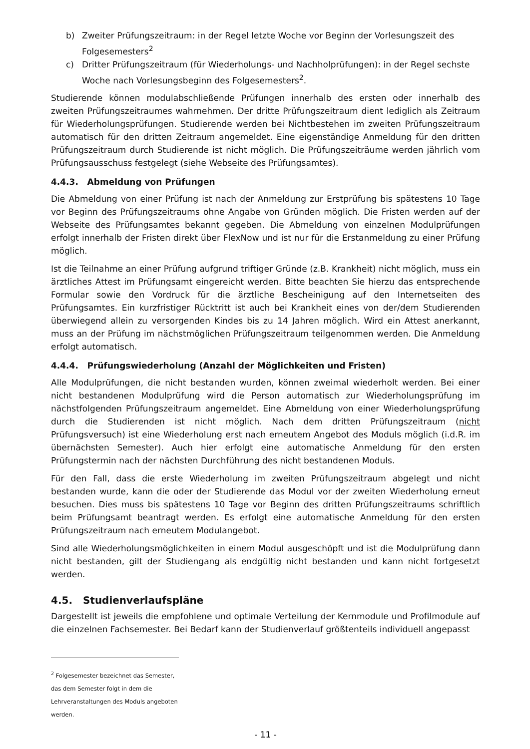b) Zweiter Prüfungszeitraum: in der Regel letzte Woche vor Beginn der Vorlesungszeit des Folgesemesters<sup>2</sup>
c) Dritter Prüfungszeitraum (für Wiederholungs- und Nachholprüfungen): in der Regel sechste Woche nach Vorlesungsbeginn des Folgesemesters<sup>2</sup>.
Studierende können modulabschließende Prüfungen innerhalb des ersten oder innerhalb des zweiten Prüfungszeitraumes wahrnehmen. Der dritte Prüfungszeitraum dient lediglich als Zeitraum für Wiederholungsprüfungen. Studierende werden bei Nichtbestehen im zweiten Prüfungszeitraum automatisch für den dritten Zeitraum angemeldet. Eine eigenständige Anmeldung für den dritten Prüfungszeitraum durch Studierende ist nicht möglich. Die Prüfungszeiträume werden jährlich vom Prüfungsausschuss festgelegt (siehe Webseite des Prüfungsamtes).
4.4.3. Abmeldung von Prüfungen
Die Abmeldung von einer Prüfung ist nach der Anmeldung zur Erstprüfung bis spätestens 10 Tage vor Beginn des Prüfungszeitraums ohne Angabe von Gründen möglich. Die Fristen werden auf der Webseite des Prüfungsamtes bekannt gegeben. Die Abmeldung von einzelnen Modulprüfungen erfolgt innerhalb der Fristen direkt über FlexNow und ist nur für die Erstanmeldung zu einer Prüfung möglich.
Ist die Teilnahme an einer Prüfung aufgrund triftiger Gründe (z.B. Krankheit) nicht möglich, muss ein ärztliches Attest im Prüfungsamt eingereicht werden. Bitte beachten Sie hierzu das entsprechende Formular sowie den Vordruck für die ärztliche Bescheinigung auf den Internetseiten des Prüfungsamtes. Ein kurzfristiger Rücktritt ist auch bei Krankheit eines von der/dem Studierenden überwiegend allein zu versorgenden Kindes bis zu 14 Jahren möglich. Wird ein Attest anerkannt, muss an der Prüfung im nächstmöglichen Prüfungszeitraum teilgenommen werden. Die Anmeldung erfolgt automatisch.
4.4.4. Prüfungswiederholung (Anzahl der Möglichkeiten und Fristen)
Alle Modulprüfungen, die nicht bestanden wurden, können zweimal wiederholt werden. Bei einer nicht bestandenen Modulprüfung wird die Person automatisch zur Wiederholungsprüfung im nächstfolgenden Prüfungszeitraum angemeldet. Eine Abmeldung von einer Wiederholungsprüfung durch die Studierenden ist nicht möglich. Nach dem dritten Prüfungszeitraum (nicht Prüfungsversuch) ist eine Wiederholung erst nach erneutem Angebot des Moduls möglich (i.d.R. im übernächsten Semester). Auch hier erfolgt eine automatische Anmeldung für den ersten Prüfungstermin nach der nächsten Durchführung des nicht bestandenen Moduls.
Für den Fall, dass die erste Wiederholung im zweiten Prüfungszeitraum abgelegt und nicht bestanden wurde, kann die oder der Studierende das Modul vor der zweiten Wiederholung erneut besuchen. Dies muss bis spätestens 10 Tage vor Beginn des dritten Prüfungszeitraums schriftlich beim Prüfungsamt beantragt werden. Es erfolgt eine automatische Anmeldung für den ersten Prüfungszeitraum nach erneutem Modulangebot.
Sind alle Wiederholungsmöglichkeiten in einem Modul ausgeschöpft und ist die Modulprüfung dann nicht bestanden, gilt der Studiengang als endgültig nicht bestanden und kann nicht fortgesetzt werden.
4.5. Studienverlaufspläne
Dargestellt ist jeweils die empfohlene und optimale Verteilung der Kernmodule und Profilmodule auf die einzelnen Fachsemester. Bei Bedarf kann der Studienverlauf größtenteils individuell angepasst
<sup>2</sup> Folgesemester bezeichnet das Semester, das dem Semester folgt in dem die Lehrveranstaltungen des Moduls angeboten werden.
- 11 -